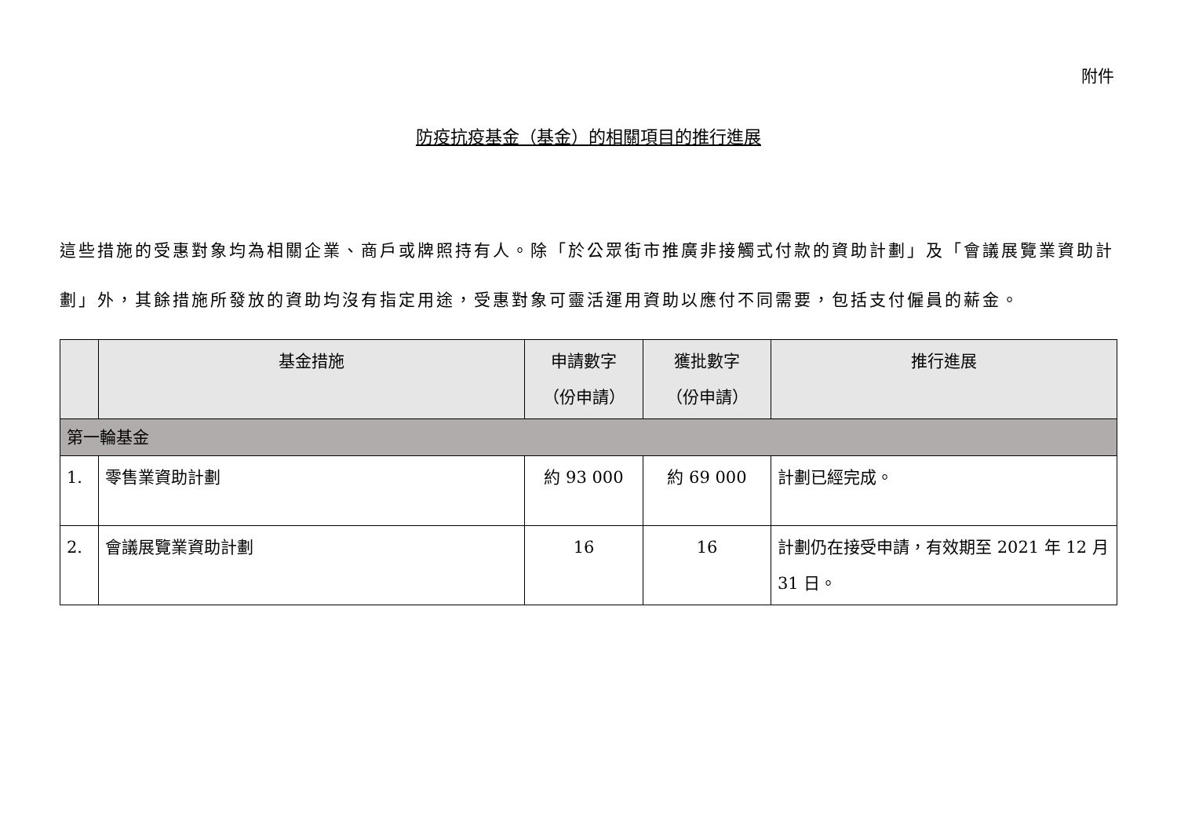附件
防疫抗疫基金（基金）的相關項目的推行進展
這些措施的受惠對象均為相關企業、商戶或牌照持有人。除「於公眾街市推廣非接觸式付款的資助計劃」及「會議展覽業資助計劃」外，其餘措施所發放的資助均沒有指定用途，受惠對象可靈活運用資助以應付不同需要，包括支付僱員的薪金。
| | 基金措施 | 申請數字 （份申請） | 獲批數字 （份申請） | 推行進展 |
| --- | --- | --- | --- | --- |
| 第一輪基金 | | | | |
| 1. | 零售業資助計劃 | 約 93 000 | 約 69 000 | 計劃已經完成。 |
| 2. | 會議展覽業資助計劃 | 16 | 16 | 計劃仍在接受申請，有效期至 2021 年 12 月 31 日。 |